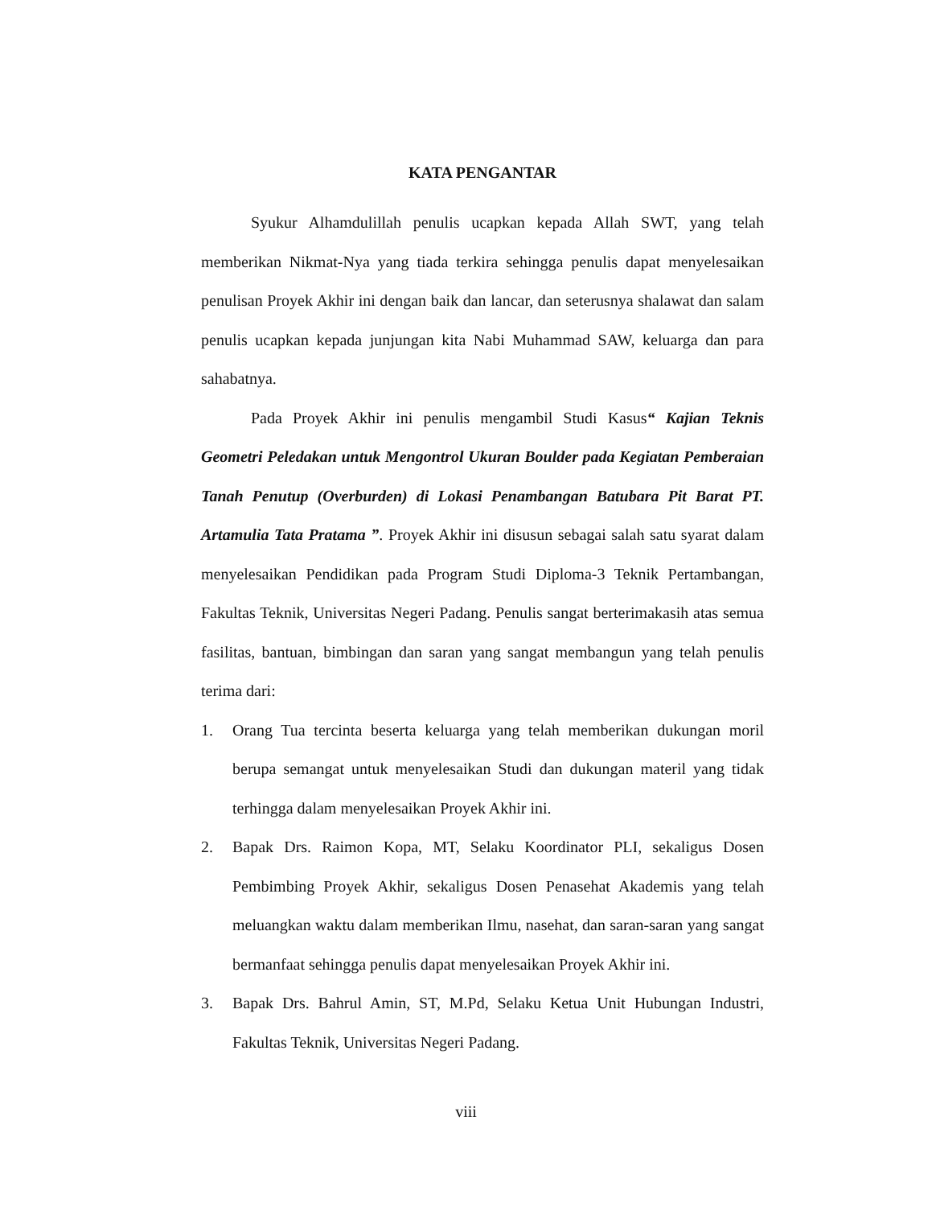KATA PENGANTAR
Syukur Alhamdulillah penulis ucapkan kepada Allah SWT, yang telah memberikan Nikmat-Nya yang tiada terkira sehingga penulis dapat menyelesaikan penulisan Proyek Akhir ini dengan baik dan lancar, dan seterusnya shalawat dan salam penulis ucapkan kepada junjungan kita Nabi Muhammad SAW, keluarga dan para sahabatnya.
Pada Proyek Akhir ini penulis mengambil Studi Kasus“ Kajian Teknis Geometri Peledakan untuk Mengontrol Ukuran Boulder pada Kegiatan Pemberaian Tanah Penutup (Overburden) di Lokasi Penambangan Batubara Pit Barat PT. Artamulia Tata Pratama ”. Proyek Akhir ini disusun sebagai salah satu syarat dalam menyelesaikan Pendidikan pada Program Studi Diploma-3 Teknik Pertambangan, Fakultas Teknik, Universitas Negeri Padang. Penulis sangat berterimakasih atas semua fasilitas, bantuan, bimbingan dan saran yang sangat membangun yang telah penulis terima dari:
1. Orang Tua tercinta beserta keluarga yang telah memberikan dukungan moril berupa semangat untuk menyelesaikan Studi dan dukungan materil yang tidak terhingga dalam menyelesaikan Proyek Akhir ini.
2. Bapak Drs. Raimon Kopa, MT, Selaku Koordinator PLI, sekaligus Dosen Pembimbing Proyek Akhir, sekaligus Dosen Penasehat Akademis yang telah meluangkan waktu dalam memberikan Ilmu, nasehat, dan saran-saran yang sangat bermanfaat sehingga penulis dapat menyelesaikan Proyek Akhir ini.
3. Bapak Drs. Bahrul Amin, ST, M.Pd, Selaku Ketua Unit Hubungan Industri, Fakultas Teknik, Universitas Negeri Padang.
viii